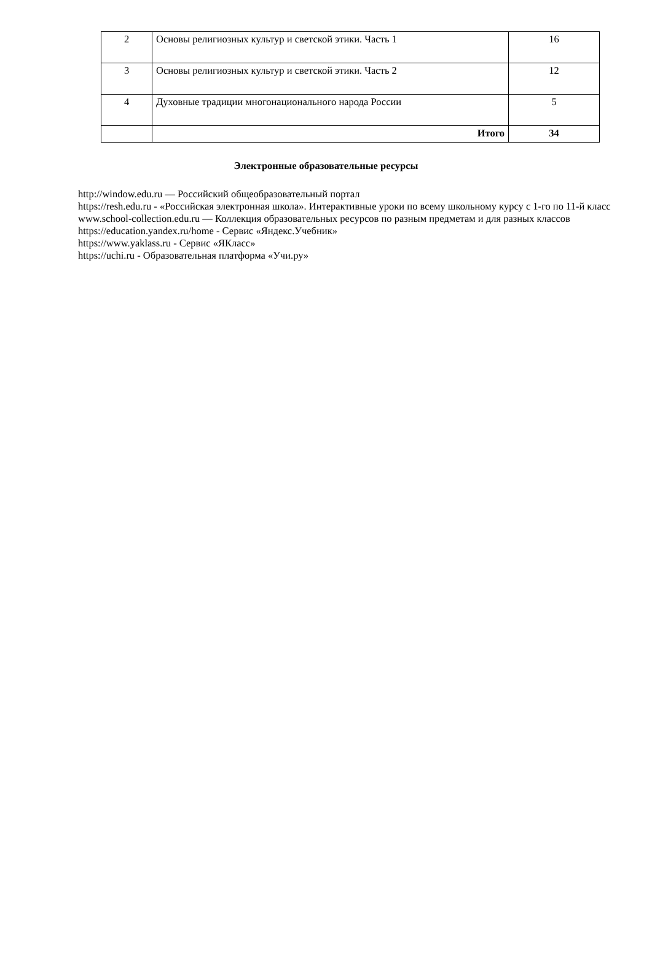| 2 | Основы религиозных культур и светской этики. Часть 1 | 16 |
| 3 | Основы религиозных культур и светской этики. Часть 2 | 12 |
| 4 | Духовные традиции многонационального народа России | 5 |
| | Итого | 34 |
Электронные образовательные ресурсы
http://window.edu.ru — Российский общеобразовательный портал
https://resh.edu.ru - «Российская электронная школа». Интерактивные уроки по всему школьному курсу с 1-го по 11-й класс
www.school-collection.edu.ru — Коллекция образовательных ресурсов по разным предметам и для разных классов
https://education.yandex.ru/home - Сервис «Яндекс.Учебник»
https://www.yaklass.ru - Сервис «ЯКласс»
https://uchi.ru - Образовательная платформа «Учи.ру»